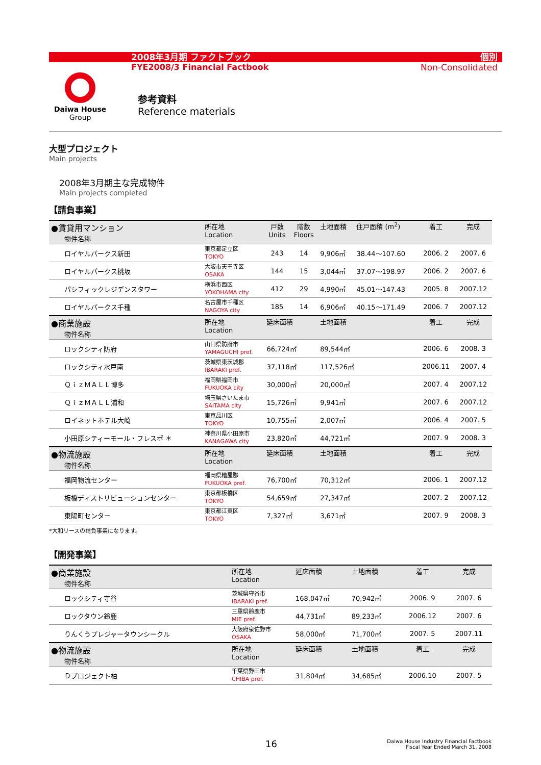2008年3月期 ファクトブック
FYE2008/3 Financial Factbook
個別
Non-Consolidated
Daiwa House
Group
参考資料
Reference materials
大型プロジェクト
Main projects
2008年3月期主な完成物件
Main projects completed
【請負事業】
| ●賃貸用マンション 物件名称 | 所在地 Location | 戸数 Units | 階数 Floors | 土地面積 | 住戸面積 (m<sup>2</sup>) | 着工 | 完成 |
| --- | --- | --- | --- | --- | --- | --- | --- |
| ロイヤルパークス新田 | 東京都足立区 TOKYO | 243 | 14 | 9,906㎡ | 38.44～107.60 | 2006. 2 | 2007. 6 |
| ロイヤルパークス桃坂 | 大阪市天王寺区 OSAKA | 144 | 15 | 3,044㎡ | 37.07～198.97 | 2006. 2 | 2007. 6 |
| パシフィックレジデンスタワー | 横浜市西区 YOKOHAMA city | 412 | 29 | 4,990㎡ | 45.01～147.43 | 2005. 8 | 2007.12 |
| ロイヤルパークス千種 | 名古屋市千種区 NAGOYA city | 185 | 14 | 6,906㎡ | 40.15～171.49 | 2006. 7 | 2007.12 |
| ●商業施設 物件名称 | 所在地 Location | 延床面積 | | 土地面積 | | 着工 | 完成 |
| ロックシティ防府 | 山口県防府市 YAMAGUCHI pref. | 66,724㎡ | | 89,544㎡ | | 2006. 6 | 2008. 3 |
| ロックシティ水戸南 | 茨城県東茨城郡 IBARAKI pref. | 37,118㎡ | | 117,526㎡ | | 2006.11 | 2007. 4 |
| ＱｉｚＭＡＬＬ博多 | 福岡県福岡市 FUKUOKA city | 30,000㎡ | | 20,000㎡ | | 2007. 4 | 2007.12 |
| ＱｉｚＭＡＬＬ浦和 | 埼玉県さいたま市 SAITAMA city | 15,726㎡ | | 9,941㎡ | | 2007. 6 | 2007.12 |
| ロイネットホテル大崎 | 東京品川区 TOKYO | 10,755㎡ | | 2,007㎡ | | 2006. 4 | 2007. 5 |
| 小田原シティーモール・フレスポ ＊ | 神奈川県小田原市 KANAGAWA city | 23,820㎡ | | 44,721㎡ | | 2007. 9 | 2008. 3 |
| ●物流施設 物件名称 | 所在地 Location | 延床面積 | | 土地面積 | | 着工 | 完成 |
| 福岡物流センター | 福岡県糟屋郡 FUKUOKA pref. | 76,700㎡ | | 70,312㎡ | | 2006. 1 | 2007.12 |
| 板橋ディストリビューションセンター | 東京都板橋区 TOKYO | 54,659㎡ | | 27,347㎡ | | 2007. 2 | 2007.12 |
| 東陽町センター | 東京都江東区 TOKYO | 7,327㎡ | | 3,671㎡ | | 2007. 9 | 2008. 3 |
*大和リースの請負事業になります。
【開発事業】
| ●商業施設 物件名称 | 所在地 Location | 延床面積 | 土地面積 | 着工 | 完成 |
| --- | --- | --- | --- | --- | --- |
| ロックシティ守谷 | 茨城県守谷市 IBARAKI pref. | 168,047㎡ | 70,942㎡ | 2006. 9 | 2007. 6 |
| ロックタウン鈴鹿 | 三重県鈴鹿市 MIE pref. | 44,731㎡ | 89,233㎡ | 2006.12 | 2007. 6 |
| りんくうプレジャータウンシークル | 大阪府泉佐野市 OSAKA | 58,000㎡ | 71,700㎡ | 2007. 5 | 2007.11 |
| ●物流施設 物件名称 | 所在地 Location | 延床面積 | 土地面積 | 着工 | 完成 |
| Ｄプロジェクト柏 | 千葉県野田市 CHIBA pref. | 31,804㎡ | 34,685㎡ | 2006.10 | 2007. 5 |
16
Daiwa House Industry Financial Factbook
Fiscal Year Ended March 31, 2008